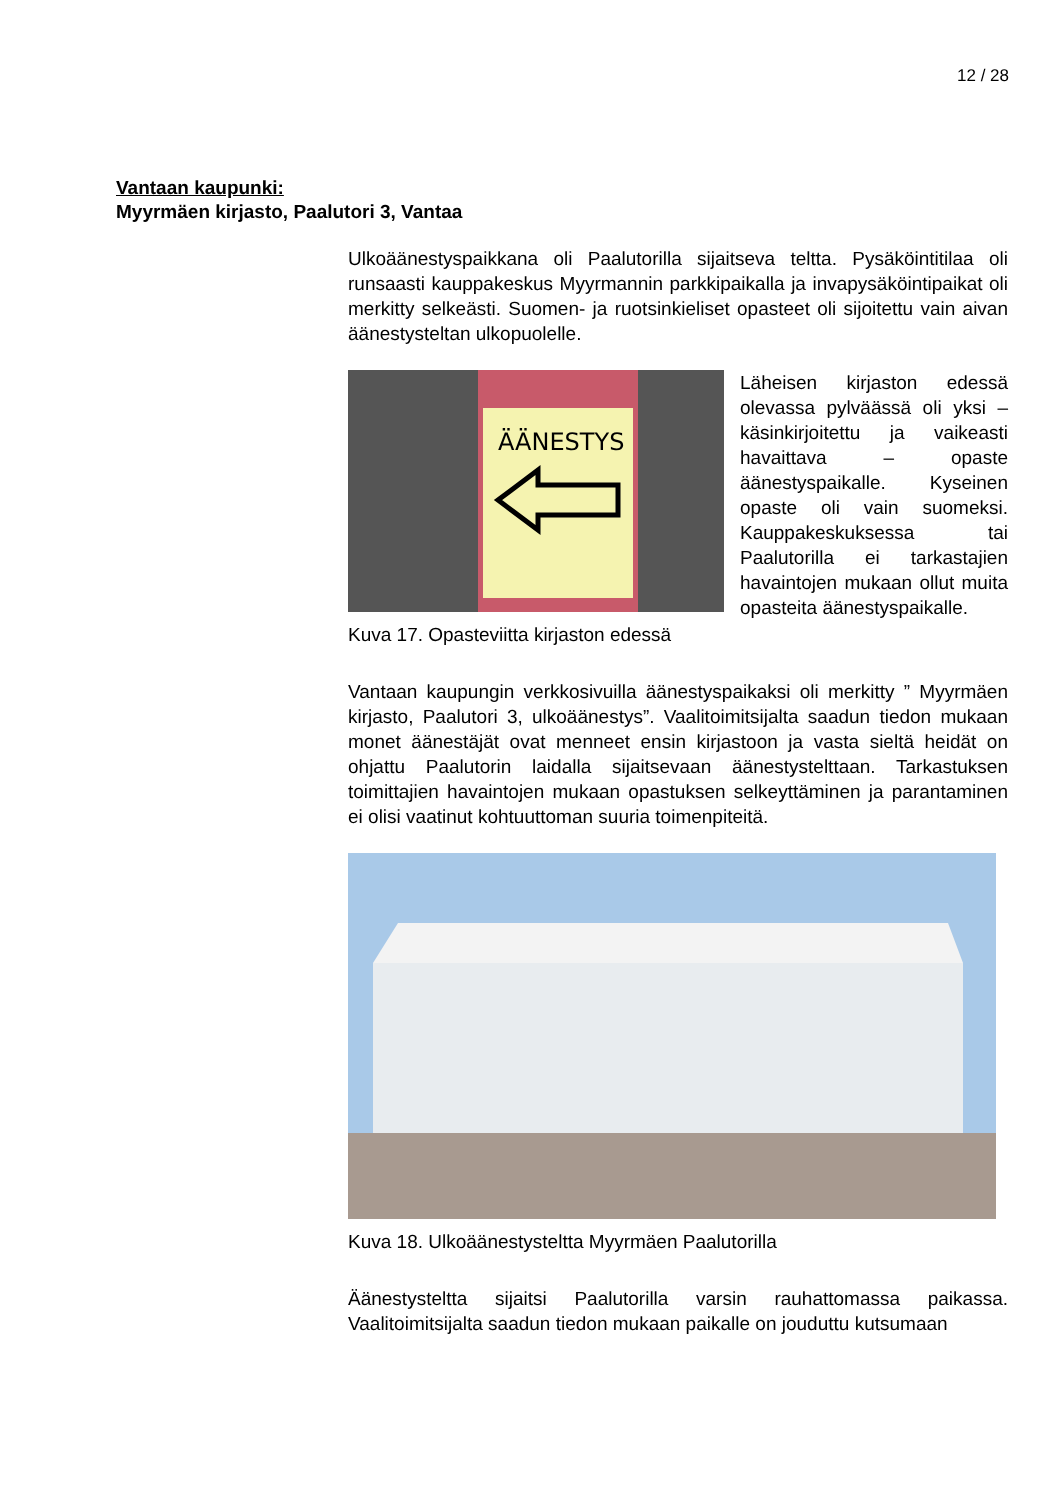12 / 28
Vantaan kaupunki:
Myyrmäen kirjasto, Paalutori 3, Vantaa
Ulkoäänestyspaikkana oli Paalutorilla sijaitseva teltta. Pysäköintitilaa oli runsaasti kauppakeskus Myyrmannin parkkipaikalla ja invapysäköintipaikat oli merkitty selkeästi. Suomen- ja ruotsinkieliset opasteet oli sijoitettu vain aivan äänestysteltan ulkopuolelle.
ÄÄNESTYS
Kuva 17. Opasteviitta kirjaston edessä
Läheisen kirjaston edessä olevassa pylväässä oli yksi – käsinkirjoitettu ja vaikeasti havaittava – opaste äänestyspaikalle. Kyseinen opaste oli vain suomeksi. Kauppakeskuksessa tai Paalutorilla ei tarkastajien havaintojen mukaan ollut muita opasteita äänestyspaikalle.
Vantaan kaupungin verkkosivuilla äänestyspaikaksi oli merkitty ” Myyrmäen kirjasto, Paalutori 3, ulkoäänestys”. Vaalitoimitsijalta saadun tiedon mukaan monet äänestäjät ovat menneet ensin kirjastoon ja vasta sieltä heidät on ohjattu Paalutorin laidalla sijaitsevaan äänestystelttaan. Tarkastuksen toimittajien havaintojen mukaan opastuksen selkeyttäminen ja parantaminen ei olisi vaatinut kohtuuttoman suuria toimenpiteitä.
Kuva 18. Ulkoäänestysteltta Myyrmäen Paalutorilla
Äänestysteltta sijaitsi Paalutorilla varsin rauhattomassa paikassa. Vaalitoimitsijalta saadun tiedon mukaan paikalle on jouduttu kutsumaan